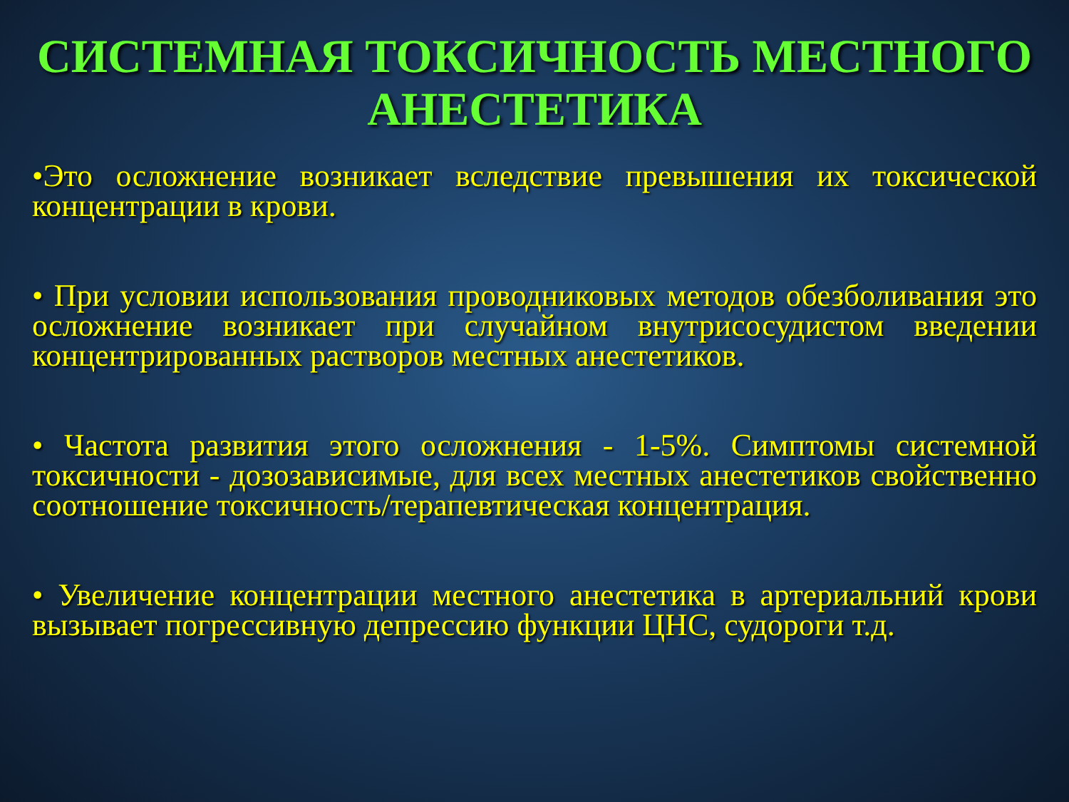СИСТЕМНАЯ ТОКСИЧНОСТЬ МЕСТНОГО АНЕСТЕТИКА
•Это осложнение возникает вследствие превышения их токсической концентрации в крови.
• При условии использования проводниковых методов обезболивания это осложнение возникает при случайном внутрисосудистом введении концентрированных растворов местных анестетиков.
• Частота развития этого осложнения - 1-5%. Симптомы системной токсичности - дозозависимые, для всех местных анестетиков свойственно соотношение токсичность/терапевтическая концентрация.
• Увеличение концентрации местного анестетика в артериальний крови вызывает погрессивную депрессию функции ЦНС, судороги т.д.